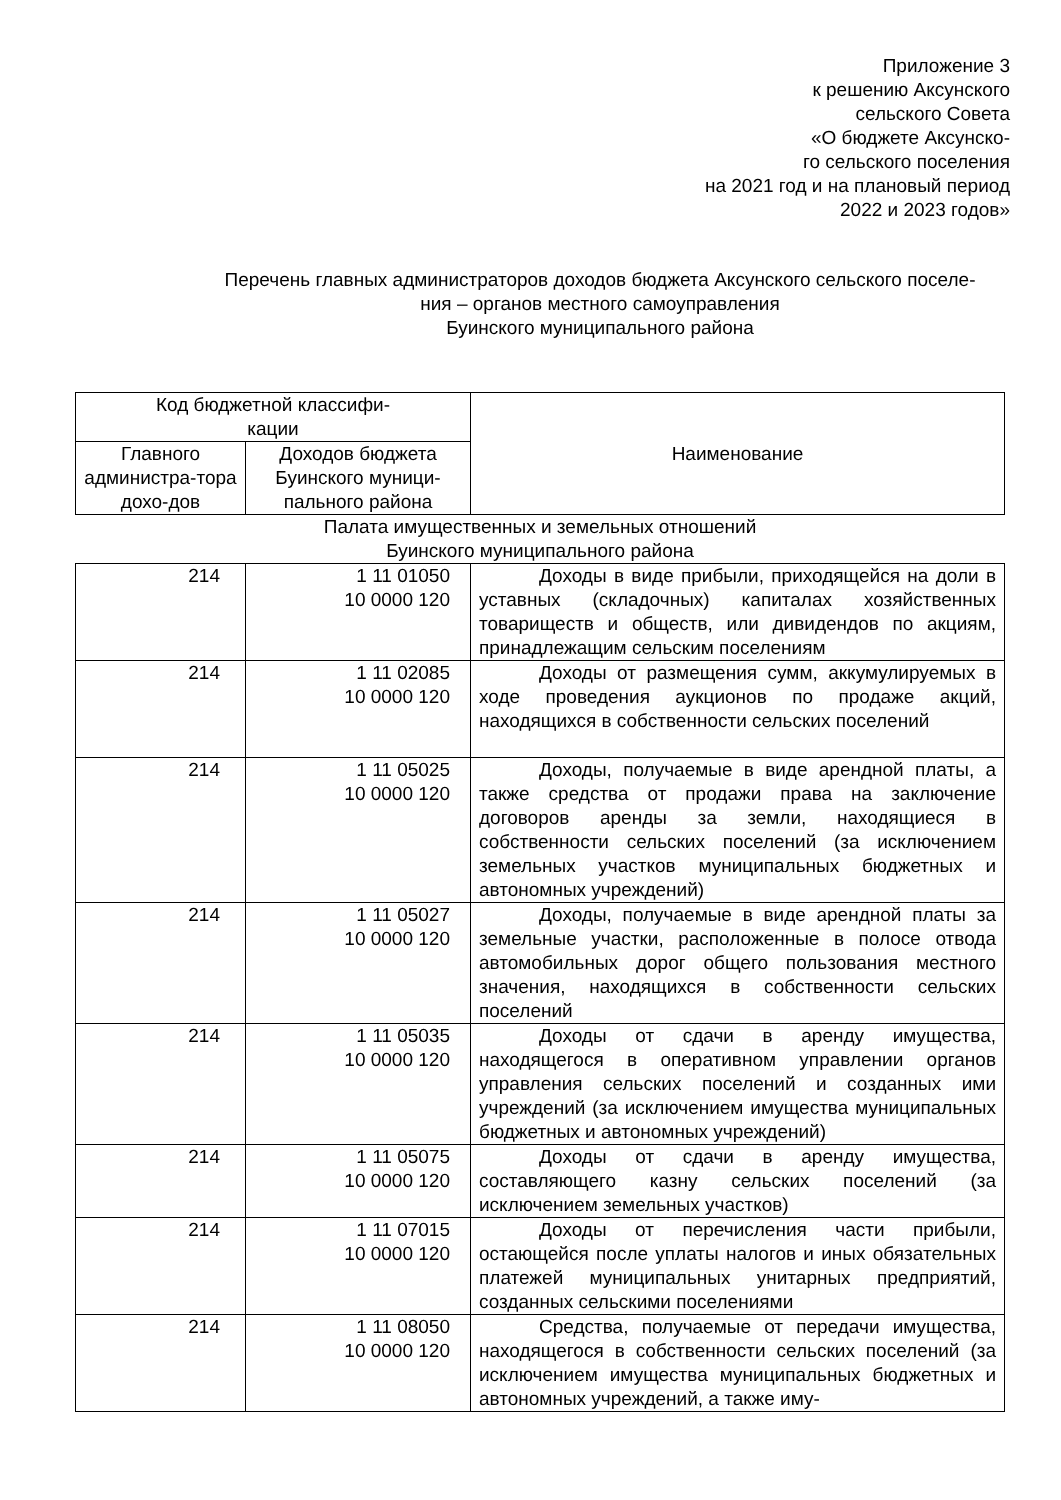Приложение 3
к решению Аксунского
сельского Совета
«О бюджете Аксунско-
го сельского поселения
на 2021 год и на плановый период
2022 и 2023 годов»
Перечень главных администраторов доходов бюджета Аксунского сельского поселе-
ния – органов местного самоуправления
Буинского муниципального района
| Код бюджетной классифи- кации | | Наименование |
| --- | --- | --- |
| Главного администра-тора дохо-дов | Доходов бюджета Буинского муници-пального района | |
| Палата имущественных и земельных отношений Буинского муниципального района | | |
| 214 | 1 11 01050 10 0000 120 | Доходы в виде прибыли, приходящейся на доли в уставных (складочных) капиталах хозяйственных товариществ и обществ, или дивидендов по акциям, принадлежащим сельским поселениям |
| 214 | 1 11 02085 10 0000 120 | Доходы от размещения сумм, аккумулируемых в ходе проведения аукционов по продаже акций, находящихся в собственности сельских поселений |
| 214 | 1 11 05025 10 0000 120 | Доходы, получаемые в виде арендной платы, а также средства от продажи права на заключение договоров аренды за земли, находящиеся в собственности сельских поселений (за исключением земельных участков муниципальных бюджетных и автономных учреждений) |
| 214 | 1 11 05027 10 0000 120 | Доходы, получаемые в виде арендной платы за земельные участки, расположенные в полосе отвода автомобильных дорог общего пользования местного значения, находящихся в собственности сельских поселений |
| 214 | 1 11 05035 10 0000 120 | Доходы от сдачи в аренду имущества, находящегося в оперативном управлении органов управления сельских поселений и созданных ими учреждений (за исключением имущества муниципальных бюджетных и автономных учреждений) |
| 214 | 1 11 05075 10 0000 120 | Доходы от сдачи в аренду имущества, составляющего казну сельских поселений (за исключением земельных участков) |
| 214 | 1 11 07015 10 0000 120 | Доходы от перечисления части прибыли, остающейся после уплаты налогов и иных обязательных платежей муниципальных унитарных предприятий, созданных сельскими поселениями |
| 214 | 1 11 08050 10 0000 120 | Средства, получаемые от передачи имущества, находящегося в собственности сельских поселений (за исключением имущества муниципальных бюджетных и автономных учреждений, а также иму- |